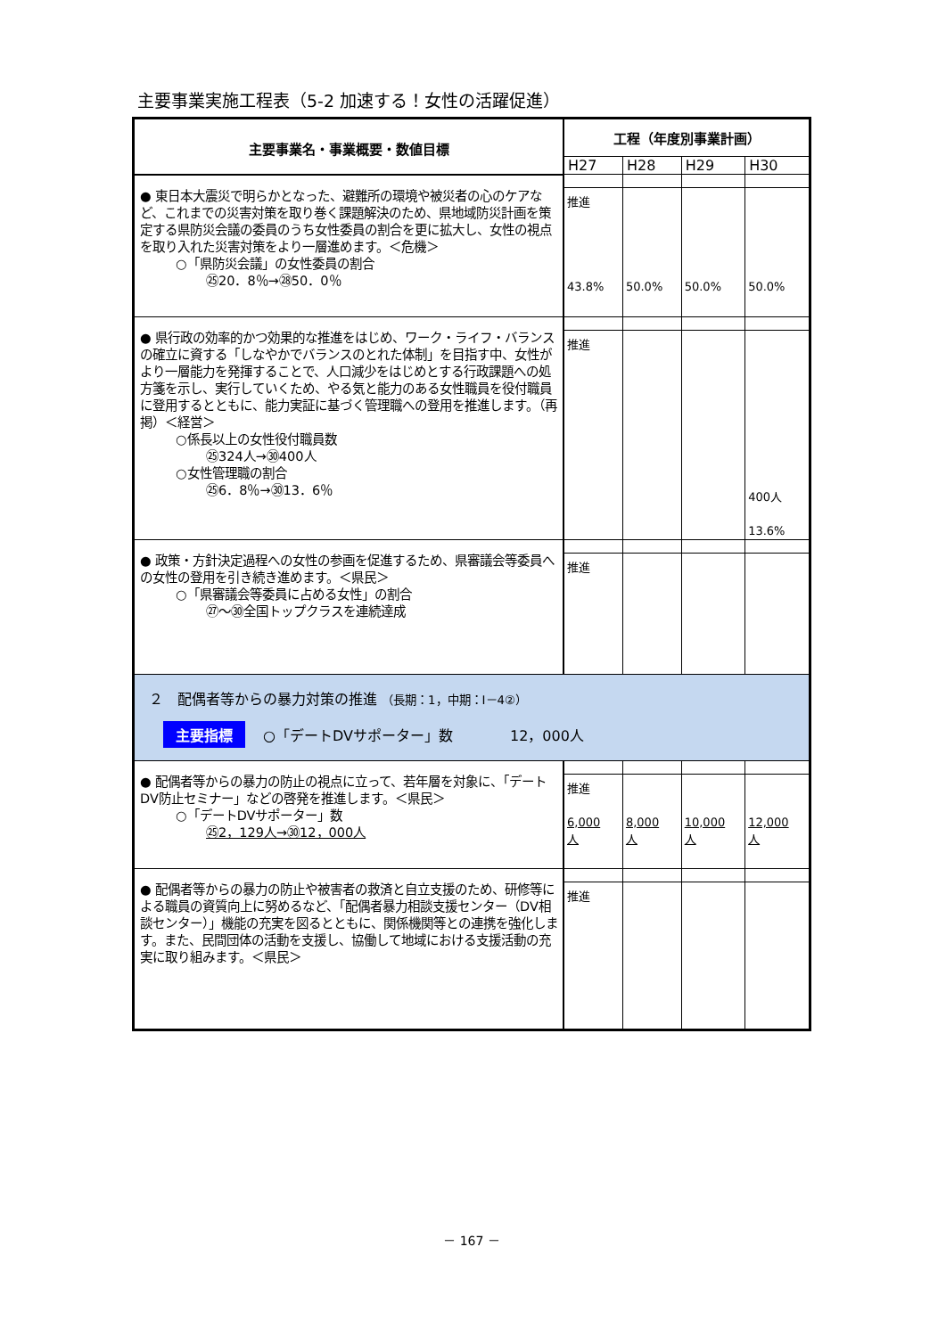主要事業実施工程表（5-2 加速する！女性の活躍促進）
| 主要事業名・事業概要・数値目標 | 工程（年度別事業計画） | | | |
| --- | --- | --- | --- | --- |
| | H27 | H28 | H29 | H30 |
| ● 東日本大震災で明らかとなった、避難所の環境や被災者の心のケアなど、これまでの災害対策を取り巻く課題解決のため、県地域防災計画を策定する県防災会議の委員のうち女性委員の割合を更に拡大し、女性の視点を取り入れた災害対策をより一層進めます。＜危機＞ ○「県防災会議」の女性委員の割合 ㉕20．8％→㉘50．0％ | 推進 43.8% | 50.0% | 50.0% | 50.0% |
| ● 県行政の効率的かつ効果的な推進をはじめ、ワーク・ライフ・バランスの確立に資する「しなやかでバランスのとれた体制」を目指す中、女性がより一層能力を発揮することで、人口減少をはじめとする行政課題への処方箋を示し、実行していくため、やる気と能力のある女性職員を役付職員に登用するとともに、能力実証に基づく管理職への登用を推進します。（再掲）＜経営＞ ○係長以上の女性役付職員数 ㉕324人→㉚400人 ○女性管理職の割合 ㉕6．8％→㉚13．6％ | 推進 | | | 400人 13.6% |
| ● 政策・方針決定過程への女性の参画を促進するため、県審議会等委員への女性の登用を引き続き進めます。＜県民＞ ○「県審議会等委員に占める女性」の割合 ㉗～㉚全国トップクラスを連続達成 | 推進 | | | |
| ２ 配偶者等からの暴力対策の推進 （長期：1，中期：Ⅰ－4②） 主要指標 ○「デートDVサポーター」数 12，000人 | | | | |
| ● 配偶者等からの暴力の防止の視点に立って、若年層を対象に、「デートDV防止セミナー」などの啓発を推進します。＜県民＞ ○「デートDVサポーター」数 ㉕2，129人→㉚12，000人 | 推進 6,000 人 | 8,000 人 | 10,000 人 | 12,000 人 |
| ● 配偶者等からの暴力の防止や被害者の救済と自立支援のため、研修等による職員の資質向上に努めるなど、「配偶者暴力相談支援センター（DV相談センター）」機能の充実を図るとともに、関係機関等との連携を強化します。また、民間団体の活動を支援し、協働して地域における支援活動の充実に取り組みます。＜県民＞ | 推進 | | | |
－ 167 －